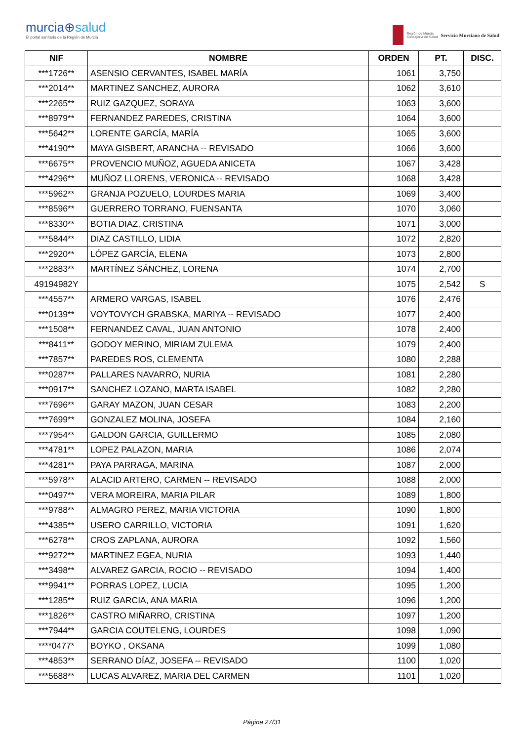murcia⊕salud
El portal sanitario de la Región de Murcia
Región de Murcia
Consejería de Salud
Servicio Murciano de Salud
| NIF | NOMBRE | ORDEN | PT. | DISC. |
| --- | --- | --- | --- | --- |
| ***1726** | ASENSIO CERVANTES, ISABEL MARÍA | 1061 | 3,750 | |
| ***2014** | MARTINEZ SANCHEZ, AURORA | 1062 | 3,610 | |
| ***2265** | RUIZ GAZQUEZ, SORAYA | 1063 | 3,600 | |
| ***8979** | FERNANDEZ PAREDES, CRISTINA | 1064 | 3,600 | |
| ***5642** | LORENTE GARCÍA, MARÍA | 1065 | 3,600 | |
| ***4190** | MAYA GISBERT, ARANCHA -- REVISADO | 1066 | 3,600 | |
| ***6675** | PROVENCIO MUÑOZ, AGUEDA ANICETA | 1067 | 3,428 | |
| ***4296** | MUÑOZ LLORENS, VERONICA -- REVISADO | 1068 | 3,428 | |
| ***5962** | GRANJA POZUELO, LOURDES MARIA | 1069 | 3,400 | |
| ***8596** | GUERRERO TORRANO, FUENSANTA | 1070 | 3,060 | |
| ***8330** | BOTIA DIAZ, CRISTINA | 1071 | 3,000 | |
| ***5844** | DIAZ CASTILLO, LIDIA | 1072 | 2,820 | |
| ***2920** | LÓPEZ GARCÍA, ELENA | 1073 | 2,800 | |
| ***2883** | MARTÍNEZ SÁNCHEZ, LORENA | 1074 | 2,700 | |
| 49194982Y | | 1075 | 2,542 | S |
| ***4557** | ARMERO VARGAS, ISABEL | 1076 | 2,476 | |
| ***0139** | VOYTOVYCH GRABSKA, MARIYA -- REVISADO | 1077 | 2,400 | |
| ***1508** | FERNANDEZ CAVAL, JUAN ANTONIO | 1078 | 2,400 | |
| ***8411** | GODOY MERINO, MIRIAM ZULEMA | 1079 | 2,400 | |
| ***7857** | PAREDES ROS, CLEMENTA | 1080 | 2,288 | |
| ***0287** | PALLARES NAVARRO, NURIA | 1081 | 2,280 | |
| ***0917** | SANCHEZ LOZANO, MARTA ISABEL | 1082 | 2,280 | |
| ***7696** | GARAY MAZON, JUAN CESAR | 1083 | 2,200 | |
| ***7699** | GONZALEZ MOLINA, JOSEFA | 1084 | 2,160 | |
| ***7954** | GALDON GARCIA, GUILLERMO | 1085 | 2,080 | |
| ***4781** | LOPEZ PALAZON, MARIA | 1086 | 2,074 | |
| ***4281** | PAYA PARRAGA, MARINA | 1087 | 2,000 | |
| ***5978** | ALACID ARTERO, CARMEN -- REVISADO | 1088 | 2,000 | |
| ***0497** | VERA MOREIRA, MARIA PILAR | 1089 | 1,800 | |
| ***9788** | ALMAGRO PEREZ, MARIA VICTORIA | 1090 | 1,800 | |
| ***4385** | USERO CARRILLO, VICTORIA | 1091 | 1,620 | |
| ***6278** | CROS ZAPLANA, AURORA | 1092 | 1,560 | |
| ***9272** | MARTINEZ EGEA, NURIA | 1093 | 1,440 | |
| ***3498** | ALVAREZ GARCIA, ROCIO -- REVISADO | 1094 | 1,400 | |
| ***9941** | PORRAS LOPEZ, LUCIA | 1095 | 1,200 | |
| ***1285** | RUIZ GARCIA, ANA MARIA | 1096 | 1,200 | |
| ***1826** | CASTRO MIÑARRO, CRISTINA | 1097 | 1,200 | |
| ***7944** | GARCIA COUTELENG, LOURDES | 1098 | 1,090 | |
| ****0477* | BOYKO , OKSANA | 1099 | 1,080 | |
| ***4853** | SERRANO DÍAZ, JOSEFA -- REVISADO | 1100 | 1,020 | |
| ***5688** | LUCAS ALVAREZ, MARIA DEL CARMEN | 1101 | 1,020 | |
Página 27/31